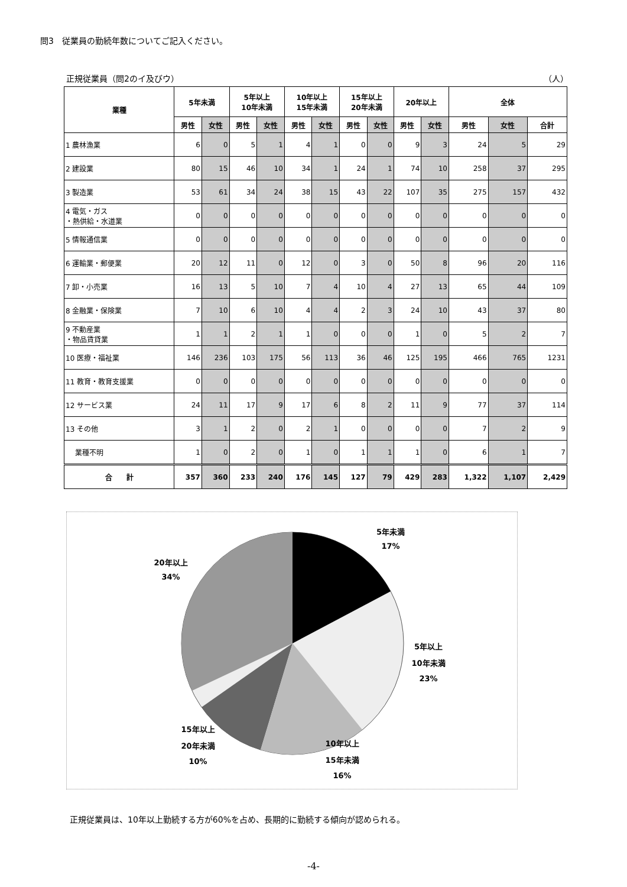問3　従業員の勤続年数についてご記入ください。
正規従業員（問2のイ及びウ） （人）
| 業種 | 5年未満 | | 5年以上 10年未満 | | 10年以上 15年未満 | | 15年以上 20年未満 | | 20年以上 | | 全体 | | |
| --- | --- | --- | --- | --- | --- | --- | --- | --- | --- | --- | --- | --- | --- |
| | 男性 | 女性 | 男性 | 女性 | 男性 | 女性 | 男性 | 女性 | 男性 | 女性 | 男性 | 女性 | 合計 |
| 1 農林漁業 | 6 | 0 | 5 | 1 | 4 | 1 | 0 | 0 | 9 | 3 | 24 | 5 | 29 |
| 2 建設業 | 80 | 15 | 46 | 10 | 34 | 1 | 24 | 1 | 74 | 10 | 258 | 37 | 295 |
| 3 製造業 | 53 | 61 | 34 | 24 | 38 | 15 | 43 | 22 | 107 | 35 | 275 | 157 | 432 |
| 4 電気・ガス ・熱供給・水道業 | 0 | 0 | 0 | 0 | 0 | 0 | 0 | 0 | 0 | 0 | 0 | 0 | 0 |
| 5 情報通信業 | 0 | 0 | 0 | 0 | 0 | 0 | 0 | 0 | 0 | 0 | 0 | 0 | 0 |
| 6 運輸業・郵便業 | 20 | 12 | 11 | 0 | 12 | 0 | 3 | 0 | 50 | 8 | 96 | 20 | 116 |
| 7 卸・小売業 | 16 | 13 | 5 | 10 | 7 | 4 | 10 | 4 | 27 | 13 | 65 | 44 | 109 |
| 8 金融業・保険業 | 7 | 10 | 6 | 10 | 4 | 4 | 2 | 3 | 24 | 10 | 43 | 37 | 80 |
| 9 不動産業 ・物品賃貸業 | 1 | 1 | 2 | 1 | 1 | 0 | 0 | 0 | 1 | 0 | 5 | 2 | 7 |
| 10 医療・福祉業 | 146 | 236 | 103 | 175 | 56 | 113 | 36 | 46 | 125 | 195 | 466 | 765 | 1231 |
| 11 教育・教育支援業 | 0 | 0 | 0 | 0 | 0 | 0 | 0 | 0 | 0 | 0 | 0 | 0 | 0 |
| 12 サービス業 | 24 | 11 | 17 | 9 | 17 | 6 | 8 | 2 | 11 | 9 | 77 | 37 | 114 |
| 13 その他 | 3 | 1 | 2 | 0 | 2 | 1 | 0 | 0 | 0 | 0 | 7 | 2 | 9 |
| 業種不明 | 1 | 0 | 2 | 0 | 1 | 0 | 1 | 1 | 1 | 0 | 6 | 1 | 7 |
| 合 計 | 357 | 360 | 233 | 240 | 176 | 145 | 127 | 79 | 429 | 283 | 1,322 | 1,107 | 2,429 |
5年未満
17%
20年以上
34%
5年以上
10年未満
23%
15年以上
20年未満
10%
10年以上
15年未満
16%
正規従業員は、10年以上勤続する方が60%を占め、長期的に勤続する傾向が認められる。
-4-